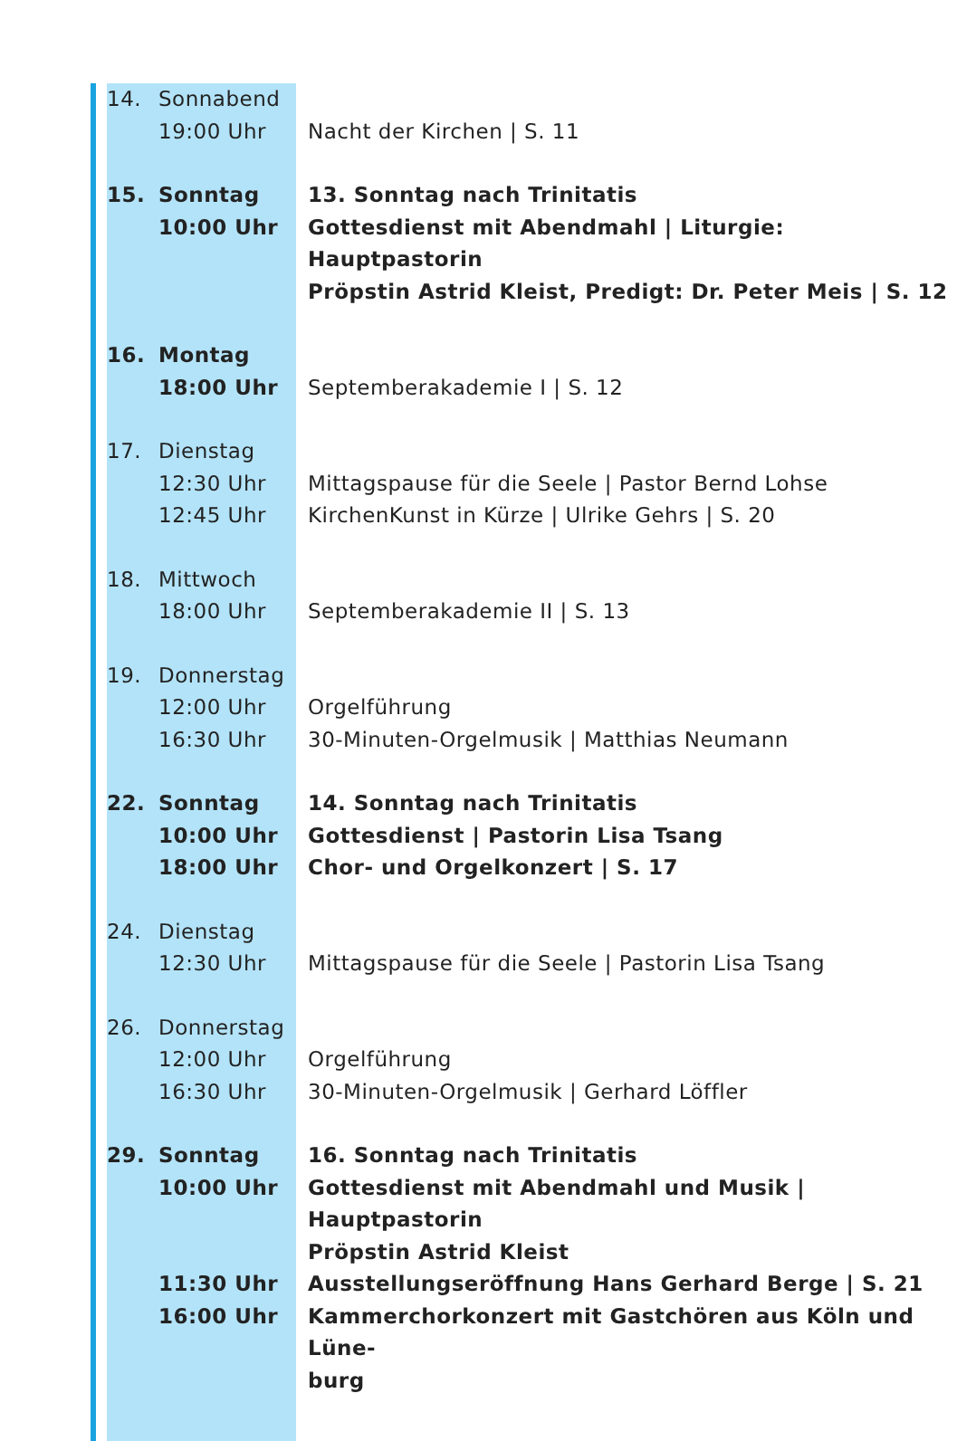| 14. | Sonnabend | |
| | 19:00 Uhr | Nacht der Kirchen / S. 11 |
| 15. | Sonntag | 13. Sonntag nach Trinitatis |
| | 10:00 Uhr | Gottesdienst mit Abendmahl / Liturgie: Hauptpastorin |
| | | Pröpstin Astrid Kleist, Predigt: Dr. Peter Meis / S. 12 |
| 16. | Montag | |
| | 18:00 Uhr | Septemberakademie I / S. 12 |
| 17. | Dienstag | |
| | 12:30 Uhr | Mittagspause für die Seele / Pastor Bernd Lohse |
| | 12:45 Uhr | KirchenKunst in Kürze / Ulrike Gehrs / S. 20 |
| 18. | Mittwoch | |
| | 18:00 Uhr | Septemberakademie II / S. 13 |
| 19. | Donnerstag | |
| | 12:00 Uhr | Orgelführung |
| | 16:30 Uhr | 30-Minuten-Orgelmusik / Matthias Neumann |
| 22. | Sonntag | 14. Sonntag nach Trinitatis |
| | 10:00 Uhr | Gottesdienst / Pastorin Lisa Tsang |
| | 18:00 Uhr | Chor- und Orgelkonzert / S. 17 |
| 24. | Dienstag | |
| | 12:30 Uhr | Mittagspause für die Seele / Pastorin Lisa Tsang |
| 26. | Donnerstag | |
| | 12:00 Uhr | Orgelführung |
| | 16:30 Uhr | 30-Minuten-Orgelmusik / Gerhard Löffler |
| 29. | Sonntag | 16. Sonntag nach Trinitatis |
| | 10:00 Uhr | Gottesdienst mit Abendmahl und Musik / Hauptpastorin |
| | | Pröpstin Astrid Kleist |
| | 11:30 Uhr | Ausstellungseröffnung Hans Gerhard Berge / S. 21 |
| | 16:00 Uhr | Kammerchorkonzert mit Gastchören aus Köln und Lüne- |
| | | burg |